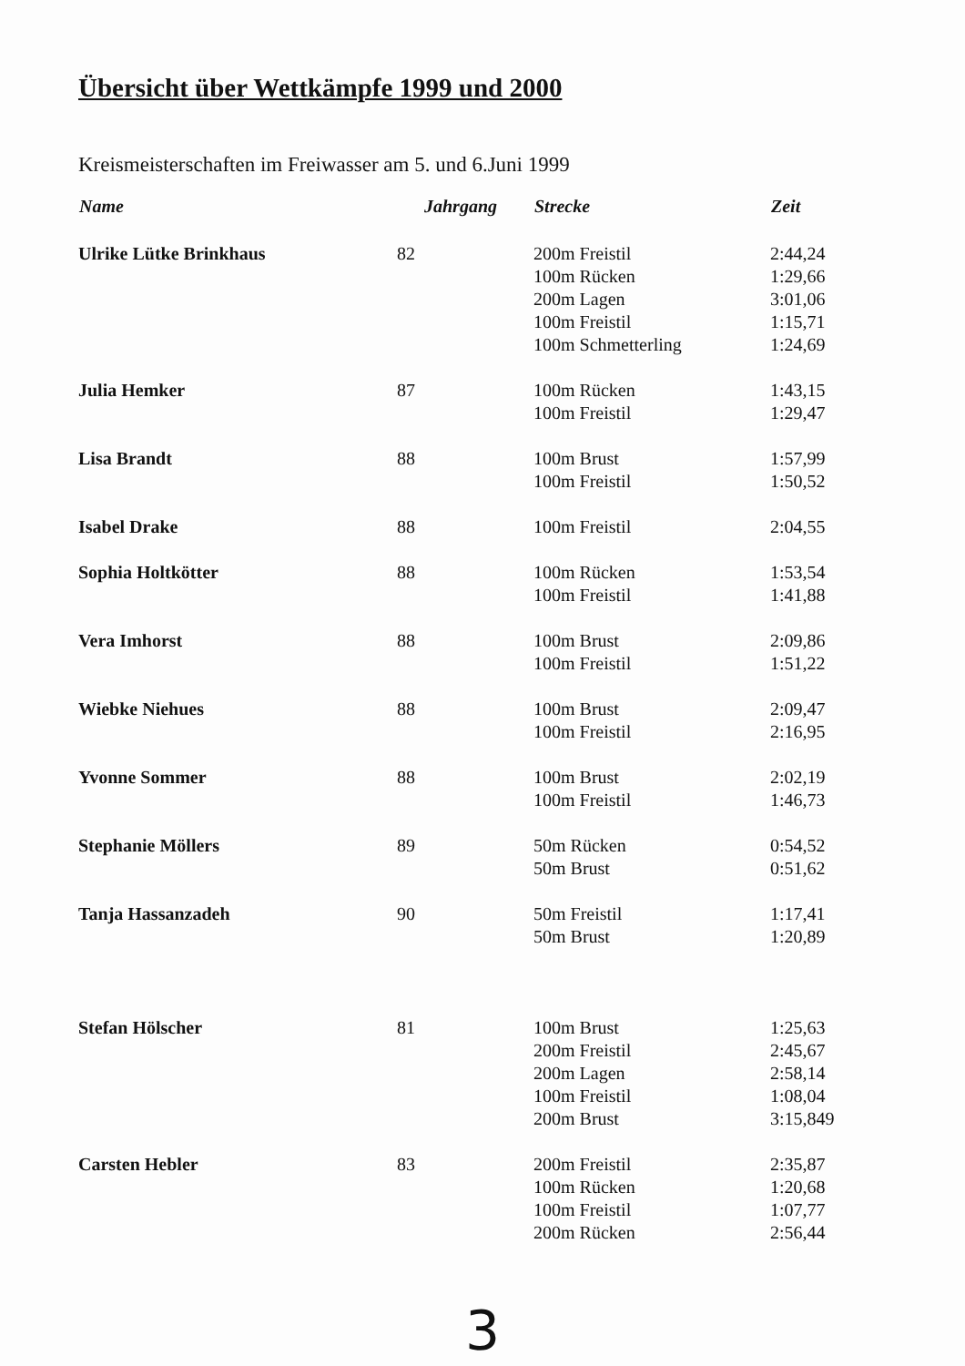Übersicht über Wettkämpfe 1999 und 2000
Kreismeisterschaften im Freiwasser am 5. und 6.Juni 1999
| Name | Jahrgang | Strecke | Zeit |
| --- | --- | --- | --- |
| Ulrike Lütke Brinkhaus | 82 | 200m Freistil | 2:44,24 |
| | | 100m Rücken | 1:29,66 |
| | | 200m Lagen | 3:01,06 |
| | | 100m Freistil | 1:15,71 |
| | | 100m Schmetterling | 1:24,69 |
| Julia Hemker | 87 | 100m Rücken | 1:43,15 |
| | | 100m Freistil | 1:29,47 |
| Lisa Brandt | 88 | 100m Brust | 1:57,99 |
| | | 100m Freistil | 1:50,52 |
| Isabel Drake | 88 | 100m Freistil | 2:04,55 |
| Sophia Holtkötter | 88 | 100m Rücken | 1:53,54 |
| | | 100m Freistil | 1:41,88 |
| Vera Imhorst | 88 | 100m Brust | 2:09,86 |
| | | 100m Freistil | 1:51,22 |
| Wiebke Niehues | 88 | 100m Brust | 2:09,47 |
| | | 100m Freistil | 2:16,95 |
| Yvonne Sommer | 88 | 100m Brust | 2:02,19 |
| | | 100m Freistil | 1:46,73 |
| Stephanie Möllers | 89 | 50m Rücken | 0:54,52 |
| | | 50m Brust | 0:51,62 |
| Tanja Hassanzadeh | 90 | 50m Freistil | 1:17,41 |
| | | 50m Brust | 1:20,89 |
| Stefan Hölscher | 81 | 100m Brust | 1:25,63 |
| | | 200m Freistil | 2:45,67 |
| | | 200m Lagen | 2:58,14 |
| | | 100m Freistil | 1:08,04 |
| | | 200m Brust | 3:15,849 |
| Carsten Hebler | 83 | 200m Freistil | 2:35,87 |
| | | 100m Rücken | 1:20,68 |
| | | 100m Freistil | 1:07,77 |
| | | 200m Rücken | 2:56,44 |
3